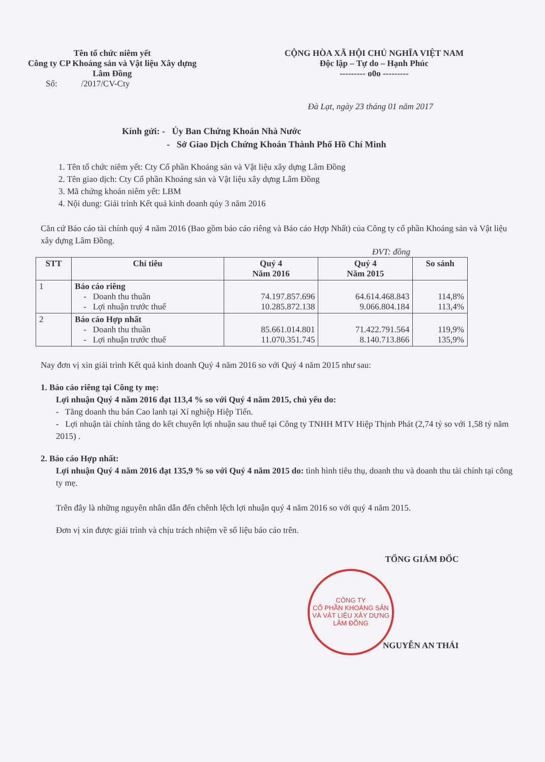Tên tổ chức niêm yết
Công ty CP Khoáng sản và Vật liệu Xây dựng
Lâm Đồng
CỘNG HÒA XÃ HỘI CHỦ NGHĨA VIỆT NAM
Độc lập – Tự do – Hạnh Phúc
--------- o0o ---------
Số: /2017/CV-Cty
Đà Lạt, ngày 23 tháng 01 năm 2017
Kính gửi: - Ủy Ban Chứng Khoán Nhà Nước
- Sở Giao Dịch Chứng Khoán Thành Phố Hồ Chí Minh
1. Tên tổ chức niêm yết: Cty Cổ phần Khoáng sản và Vật liệu xây dựng Lâm Đồng
2. Tên giao dịch: Cty Cổ phần Khoáng sản và Vật liệu xây dựng Lâm Đồng
3. Mã chứng khoán niêm yết: LBM
4. Nội dung: Giải trình Kết quả kinh doanh qúy 3 năm 2016
Căn cứ Báo cáo tài chính quý 4 năm 2016 (Bao gồm báo cáo riêng và Báo cáo Hợp Nhất) của Công ty cổ phần Khoáng sản và Vật liệu xây dựng Lâm Đồng.
ĐVT: đồng
| STT | Chỉ tiêu | Quý 4 Năm 2016 | Quý 4 Năm 2015 | So sánh |
| --- | --- | --- | --- | --- |
| 1 | Báo cáo riêng - Doanh thu thuần - Lợi nhuận trước thuế | 74.197.857.696 10.285.872.138 | 64.614.468.843 9.066.804.184 | 114,8% 113,4% |
| 2 | Báo cáo Hợp nhất - Doanh thu thuần - Lợi nhuận trước thuế | 85.661.014.801 11.070.351.745 | 71.422.791.564 8.140.713.866 | 119,9% 135,9% |
Nay đơn vị xin giải trình Kết quả kinh doanh Quý 4 năm 2016 so với Quý 4 năm 2015 như sau:
1. Báo cáo riêng tại Công ty mẹ:
Lợi nhuận Quý 4 năm 2016 đạt 113,4 % so với Quý 4 năm 2015, chủ yếu do:
- Tăng doanh thu bán Cao lanh tại Xí nghiệp Hiệp Tiến.
- Lợi nhuận tài chính tăng do kết chuyển lợi nhuận sau thuế tại Công ty TNHH MTV Hiệp Thịnh Phát (2,74 tỷ so với 1,58 tỷ năm 2015) .
2. Báo cáo Hợp nhất:
Lợi nhuận Quý 4 năm 2016 đạt 135,9 % so với Quý 4 năm 2015 do: tình hình tiêu thụ, doanh thu và doanh thu tài chính tại công ty mẹ.
Trên đây là những nguyên nhân dẫn đến chênh lệch lợi nhuận quý 4 năm 2016 so với quý 4 năm 2015.
Đơn vị xin được giải trình và chịu trách nhiệm về số liệu báo cáo trên.
TỔNG GIÁM ĐỐC
NGUYỄN AN THÁI
CÔNG TY
CỔ PHẦN KHOÁNG SẢN
VÀ VẬT LIỆU XÂY DỰNG
LÂM ĐỒNG